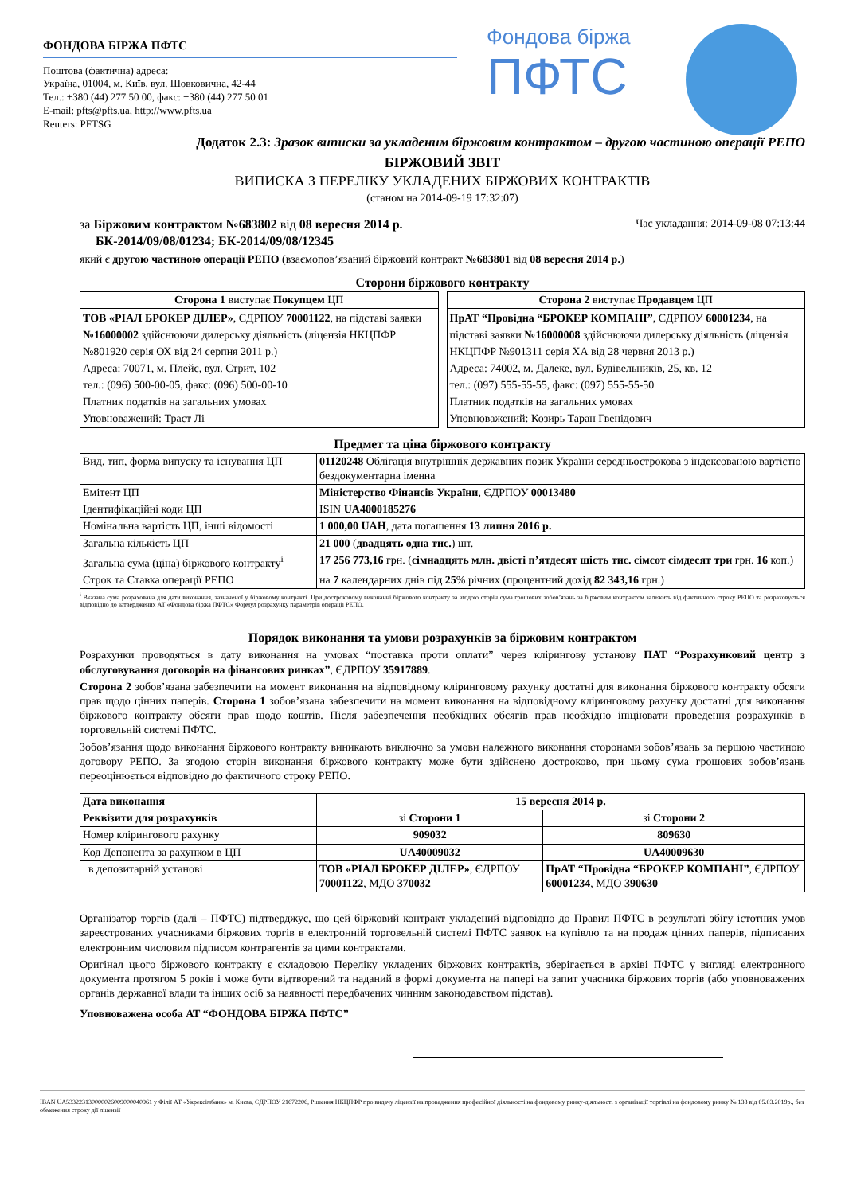ФОНДОВА БІРЖА ПФТС
Поштова (фактична) адреса:
Україна, 01004, м. Київ, вул. Шовковична, 42-44
Тел.: +380 (44) 277 50 00, факс: +380 (44) 277 50 01
E-mail: pfts@pfts.ua, http://www.pfts.ua
Reuters: PFTSG
Фондова біржа
ПФТС
Додаток 2.3: Зразок виписки за укладеним біржовим контрактом – другою частиною операції РЕПО
БІРЖОВИЙ ЗВІТ
ВИПИСКА З ПЕРЕЛІКУ УКЛАДЕНИХ БІРЖОВИХ КОНТРАКТІВ
(станом на 2014-09-19 17:32:07)
за Біржовим контрактом №683802 від 08 вересня 2014 р. Час укладання: 2014-09-08 07:13:44
БК-2014/09/08/01234; БК-2014/09/08/12345
який є другою частиною операції РЕПО (взаємопов’язаний біржовий контракт №683801 від 08 вересня 2014 р.)
Сторони біржового контракту
| Сторона 1 виступає Покупцем ЦП |
| ТОВ «РІАЛ БРОКЕР ДІЛЕР» , ЄДРПОУ 70001122 , на підставі заявки №16000002 здійснюючи дилерську діяльність (ліцензія НКЦПФР №801920 серія ОХ від 24 серпня 2011 р.) Адреса: 70071, м. Плейс, вул. Стрит, 102 тел.: (096) 500-00-05, факс: (096) 500-00-10 Платник податків на загальних умовах Уповноважений: Траст Лі |
| Сторона 2 виступає Продавцем ЦП |
| ПрАТ “Провідна “БРОКЕР КОМПАНІ” , ЄДРПОУ 60001234 , на підставі заявки №16000008 здійснюючи дилерську діяльність (ліцензія НКЦПФР №901311 серія ХА від 28 червня 2013 р.) Адреса: 74002, м. Далеке, вул. Будівельників, 25, кв. 12 тел.: (097) 555-55-55, факс: (097) 555-55-50 Платник податків на загальних умовах Уповноважений: Козирь Таран Гвенідович |
Предмет та ціна біржового контракту
| Вид, тип, форма випуску та існування ЦП | 01120248 Облігація внутрішніх державних позик України середньострокова з індексованою вартістю бездокументарна іменна |
| Емітент ЦП | Міністерство Фінансів України , ЄДРПОУ 00013480 |
| Ідентифікаційні коди ЦП | ISIN UA4000185276 |
| Номінальна вартість ЦП, інші відомості | 1 000,00 UAH , дата погашення 13 липня 2016 р. |
| Загальна кількість ЦП | 21 000 ( двадцять одна тис. ) шт. |
| Загальна сума (ціна) біржового контракту<sup>i</sup> | 17 256 773,16 грн. ( сімнадцять млн. двісті п’ятдесят шість тис. сімсот сімдесят три грн. 16 коп.) |
| Строк та Ставка операції РЕПО | на 7 календарних днів під 25 % річних (процентний дохід 82 343,16 грн.) |
<sup>i</sup> Вказана сума розрахована для дати виконання, зазначеної у біржовому контракті. При достроковому виконанні біржового контракту за згодою сторін сума грошових зобов’язань за біржовим контрактом залежить від фактичного строку РЕПО та розраховується відповідно до затверджених АТ «Фондова біржа ПФТС» Формул розрахунку параметрів операції РЕПО.
Порядок виконання та умови розрахунків за біржовим контрактом
Розрахунки проводяться в дату виконання на умовах “поставка проти оплати” через клірингову установу ПАТ “Розрахунковий центр з обслуговування договорів на фінансових ринках”, ЄДРПОУ 35917889.
Сторона 2 зобов’язана забезпечити на момент виконання на відповідному кліринговому рахунку достатні для виконання біржового контракту обсяги прав щодо цінних паперів. Сторона 1 зобов’язана забезпечити на момент виконання на відповідному кліринговому рахунку достатні для виконання біржового контракту обсяги прав щодо коштів. Після забезпечення необхідних обсягів прав необхідно ініціювати проведення розрахунків в торговельній системі ПФТС.
Зобов’язання щодо виконання біржового контракту виникають виключно за умови належного виконання сторонами зобов’язань за першою частиною договору РЕПО. За згодою сторін виконання біржового контракту може бути здійснено достроково, при цьому сума грошових зобов’язань переоцінюється відповідно до фактичного строку РЕПО.
| Дата виконання | 15 вересня 2014 р. | |
| --- | --- | --- |
| Реквізити для розрахунків | зі Сторони 1 | зі Сторони 2 |
| Номер клірингового рахунку | 909032 | 809630 |
| Код Депонента за рахунком в ЦП | UA40009032 | UA40009630 |
| в депозитарній установі | ТОВ «РІАЛ БРОКЕР ДІЛЕР» , ЄДРПОУ 70001122 , МДО 370032 | ПрАТ “Провідна “БРОКЕР КОМПАНІ” , ЄДРПОУ 60001234 , МДО 390630 |
Організатор торгів (далі – ПФТС) підтверджує, що цей біржовий контракт укладений відповідно до Правил ПФТС в результаті збігу істотних умов зареєстрованих учасниками біржових торгів в електронній торговельній системі ПФТС заявок на купівлю та на продаж цінних паперів, підписаних електронним числовим підписом контрагентів за цими контрактами.
Оригінал цього біржового контракту є складовою Переліку укладених біржових контрактів, зберігається в архіві ПФТС у вигляді електронного документа протягом 5 років і може бути відтворений та наданий в формі документа на папері на запит учасника біржових торгів (або уповноважених органів державної влади та інших осіб за наявності передбачених чинним законодавством підстав).
Уповноважена особа АТ “ФОНДОВА БІРЖА ПФТС”
IBAN UA533223130000026009000040961 у Філії АТ «Укрексімбанк» м. Києва, ЄДРПОУ 21672206, Рішення НКЦПФР про видачу ліцензії на провадження професійної діяльності на фондовому ринку-діяльності з організації торгівлі на фондовому ринку № 138 від 05.03.2019р., без обмеження строку дії ліцензії